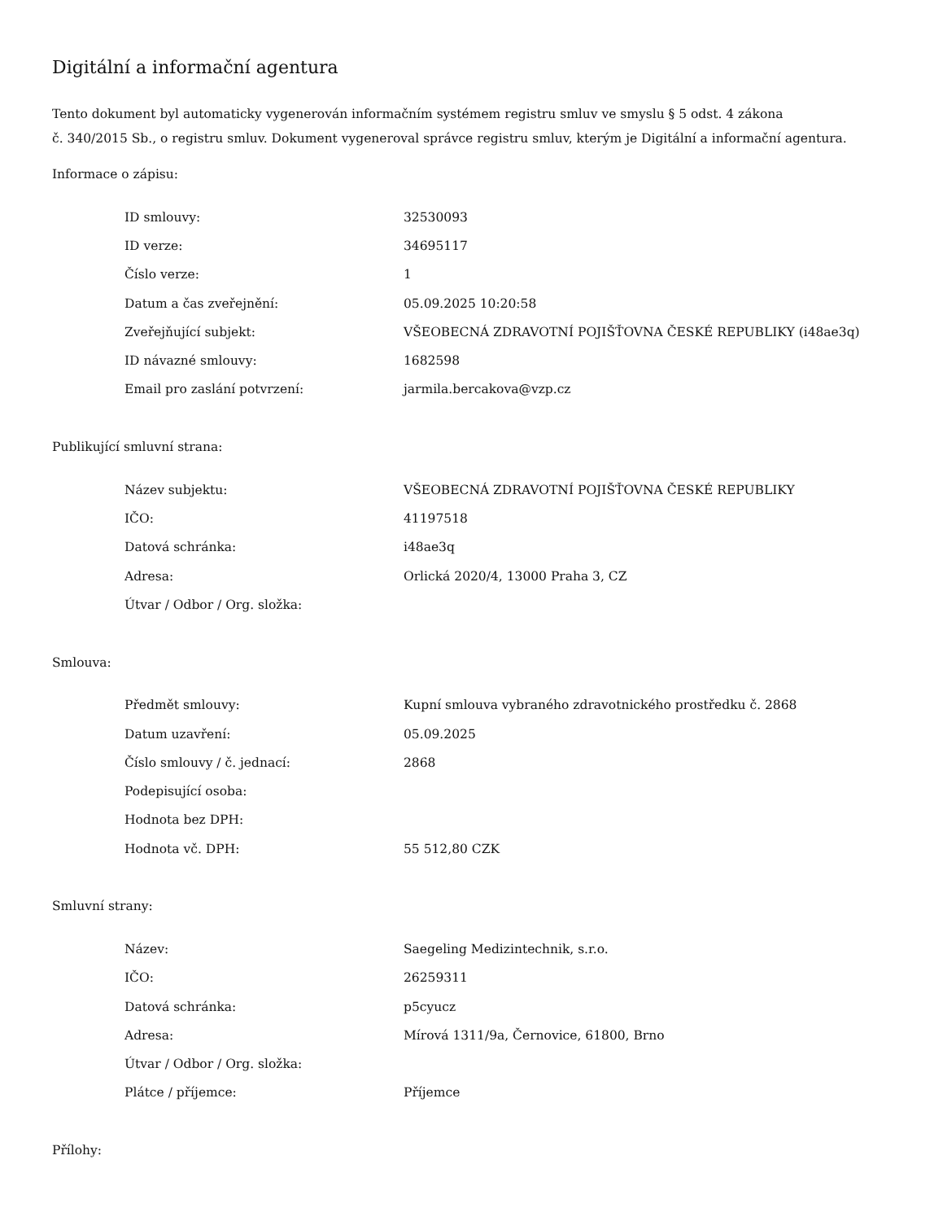Digitální a informační agentura
Tento dokument byl automaticky vygenerován informačním systémem registru smluv ve smyslu § 5 odst. 4 zákona
č. 340/2015 Sb., o registru smluv. Dokument vygeneroval správce registru smluv, kterým je Digitální a informační agentura.
Informace o zápisu:
| ID smlouvy: | 32530093 |
| ID verze: | 34695117 |
| Číslo verze: | 1 |
| Datum a čas zveřejnění: | 05.09.2025 10:20:58 |
| Zveřejňující subjekt: | VŠEOBECNÁ ZDRAVOTNÍ POJIŠŤOVNA ČESKÉ REPUBLIKY (i48ae3q) |
| ID návazné smlouvy: | 1682598 |
| Email pro zaslání potvrzení: | jarmila.bercakova@vzp.cz |
Publikující smluvní strana:
| Název subjektu: | VŠEOBECNÁ ZDRAVOTNÍ POJIŠŤOVNA ČESKÉ REPUBLIKY |
| IČO: | 41197518 |
| Datová schránka: | i48ae3q |
| Adresa: | Orlická 2020/4, 13000 Praha 3, CZ |
| Útvar / Odbor / Org. složka: | |
Smlouva:
| Předmět smlouvy: | Kupní smlouva vybraného zdravotnického prostředku č. 2868 |
| Datum uzavření: | 05.09.2025 |
| Číslo smlouvy / č. jednací: | 2868 |
| Podepisující osoba: | |
| Hodnota bez DPH: | |
| Hodnota vč. DPH: | 55 512,80 CZK |
Smluvní strany:
| Název: | Saegeling Medizintechnik, s.r.o. |
| IČO: | 26259311 |
| Datová schránka: | p5cyucz |
| Adresa: | Mírová 1311/9a, Černovice, 61800, Brno |
| Útvar / Odbor / Org. složka: | |
| Plátce / příjemce: | Příjemce |
Přílohy: